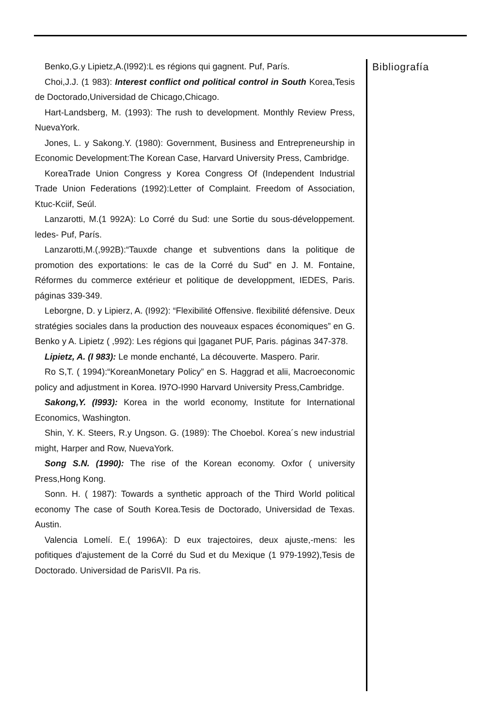Benko,G.y Lipietz,A.(I992):L es régions qui gagnent. Puf, París.
Choi,J.J. (1 983): Interest conflict ond political control in South Korea,Tesis de Doctorado,Universidad de Chicago,Chicago.
Hart-Landsberg, M. (1993): The rush to development. Monthly Review Press, NuevaYork.
Jones, L. y Sakong.Y. (1980): Government, Business and Entrepreneurship in Economic Development:The Korean Case, Harvard University Press, Cambridge.
KoreaTrade Union Congress y Korea Congress Of (Independent Industrial Trade Union Federations (1992):Letter of Complaint. Freedom of Association, Ktuc-Kciif, Seúl.
Lanzarotti, M.(1 992A): Lo Corré du Sud: une Sortie du sous-développement. ledes- Puf, París.
Lanzarotti,M.(,992B):“Tauxde change et subventions dans la politique de promotion des exportations: le cas de la Corré du Sud” en J. M. Fontaine, Réformes du commerce extérieur et politique de developpment, IEDES, Paris. páginas 339-349.
Leborgne, D. y Lipierz, A. (I992): “Flexibilité Offensive. flexibilité défensive. Deux stratégies sociales dans la production des nouveaux espaces économiques” en G. Benko y A. Lipietz ( ,992): Les régions qui |gaganet PUF, Paris. páginas 347-378.
Lipietz, A. (I 983): Le monde enchanté, La découverte. Maspero. Parir.
Ro S,T. ( 1994):“KoreanMonetary Policy” en S. Haggrad et alii, Macroeconomic policy and adjustment in Korea. I97O-I990 Harvard University Press,Cambridge.
Sakong,Y. (I993): Korea in the world economy, Institute for International Economics, Washington.
Shin, Y. K. Steers, R.y Ungson. G. (1989): The Choebol. Korea´s new industrial might, Harper and Row, NuevaYork.
Song S.N. (1990): The rise of the Korean economy. Oxfor ( university Press,Hong Kong.
Sonn. H. ( 1987): Towards a synthetic approach of the Third World political economy The case of South Korea.Tesis de Doctorado, Universidad de Texas. Austin.
Valencia Lomelí. E.( 1996A): D eux trajectoires, deux ajuste,-mens: les pofitiques d'ajustement de la Corré du Sud et du Mexique (1 979-1992),Tesis de Doctorado. Universidad de ParisVII. Pa ris.
Bibliografía